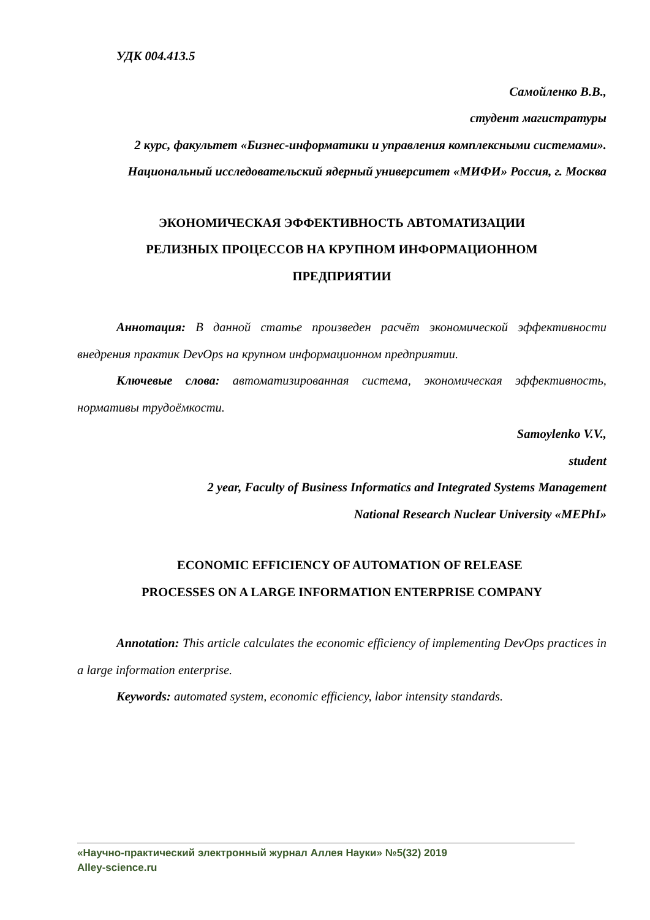УДК 004.413.5
Самойленко В.В.,
студент магистратуры
2 курс, факультет «Бизнес-информатики и управления комплексными системами». Национальный исследовательский ядерный университет «МИФИ» Россия, г. Москва
ЭКОНОМИЧЕСКАЯ ЭФФЕКТИВНОСТЬ АВТОМАТИЗАЦИИ
РЕЛИЗНЫХ ПРОЦЕССОВ НА КРУПНОМ ИНФОРМАЦИОННОМ
ПРЕДПРИЯТИИ
Аннотация: В данной статье произведен расчёт экономической эффективности внедрения практик DevOps на крупном информационном предприятии.
Ключевые слова: автоматизированная система, экономическая эффективность, нормативы трудоёмкости.
Samoylenko V.V.,
student
2 year, Faculty of Business Informatics and Integrated Systems Management
National Research Nuclear University «MEPhI»
ECONOMIC EFFICIENCY OF AUTOMATION OF RELEASE
PROCESSES ON A LARGE INFORMATION ENTERPRISE COMPANY
Annotation: This article calculates the economic efficiency of implementing DevOps practices in a large information enterprise.
Keywords: automated system, economic efficiency, labor intensity standards.
«Научно-практический электронный журнал Аллея Науки» №5(32) 2019
Alley-science.ru